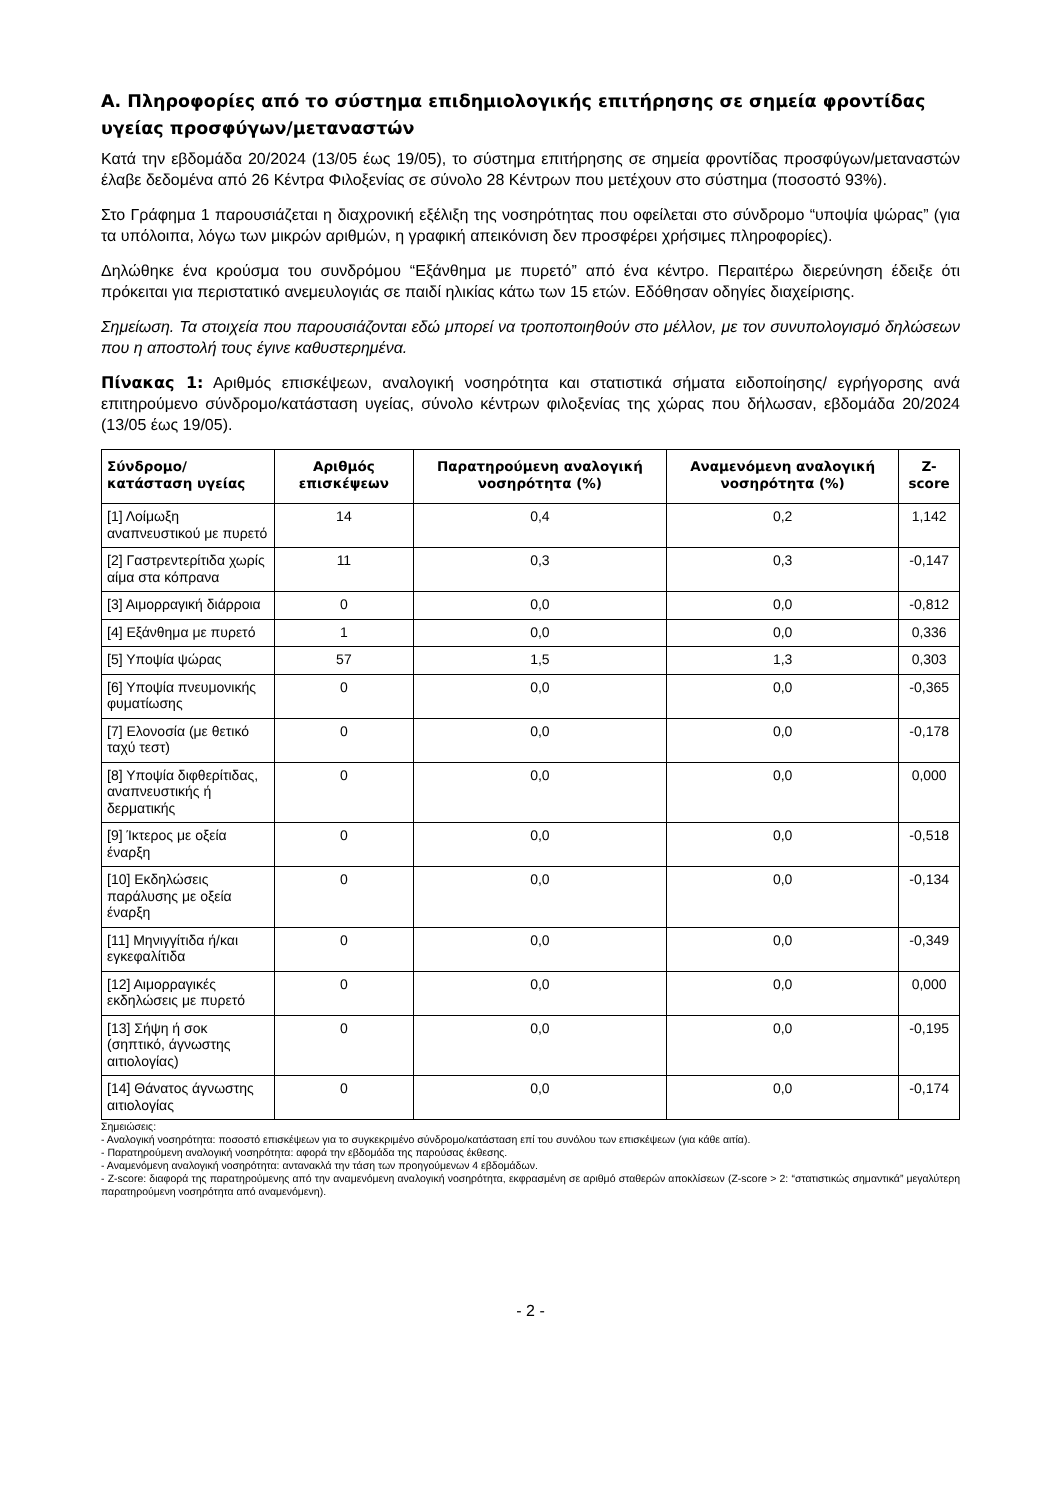Α. Πληροφορίες από το σύστημα επιδημιολογικής επιτήρησης σε σημεία φροντίδας υγείας προσφύγων/μεταναστών
Κατά την εβδομάδα 20/2024 (13/05 έως 19/05), το σύστημα επιτήρησης σε σημεία φροντίδας προσφύγων/μεταναστών έλαβε δεδομένα από 26 Κέντρα Φιλοξενίας σε σύνολο 28 Κέντρων που μετέχουν στο σύστημα (ποσοστό 93%).
Στο Γράφημα 1 παρουσιάζεται η διαχρονική εξέλιξη της νοσηρότητας που οφείλεται στο σύνδρομο “υποψία ψώρας” (για τα υπόλοιπα, λόγω των μικρών αριθμών, η γραφική απεικόνιση δεν προσφέρει χρήσιμες πληροφορίες).
Δηλώθηκε ένα κρούσμα του συνδρόμου “Εξάνθημα με πυρετό” από ένα κέντρο. Περαιτέρω διερεύνηση έδειξε ότι πρόκειται για περιστατικό ανεμευλογιάς σε παιδί ηλικίας κάτω των 15 ετών. Εδόθησαν οδηγίες διαχείρισης.
Σημείωση. Τα στοιχεία που παρουσιάζονται εδώ μπορεί να τροποποιηθούν στο μέλλον, με τον συνυπολογισμό δηλώσεων που η αποστολή τους έγινε καθυστερημένα.
Πίνακας 1: Αριθμός επισκέψεων, αναλογική νοσηρότητα και στατιστικά σήματα ειδοποίησης/ εγρήγορσης ανά επιτηρούμενο σύνδρομο/κατάσταση υγείας, σύνολο κέντρων φιλοξενίας της χώρας που δήλωσαν, εβδομάδα 20/2024 (13/05 έως 19/05).
| Σύνδρομο/ κατάσταση υγείας | Αριθμός επισκέψεων | Παρατηρούμενη αναλογική νοσηρότητα (%) | Αναμενόμενη αναλογική νοσηρότητα (%) | Z-score |
| --- | --- | --- | --- | --- |
| [1] Λοίμωξη αναπνευστικού με πυρετό | 14 | 0,4 | 0,2 | 1,142 |
| [2] Γαστρεντερίτιδα χωρίς αίμα στα κόπρανα | 11 | 0,3 | 0,3 | -0,147 |
| [3] Αιμορραγική διάρροια | 0 | 0,0 | 0,0 | -0,812 |
| [4] Εξάνθημα με πυρετό | 1 | 0,0 | 0,0 | 0,336 |
| [5] Υποψία ψώρας | 57 | 1,5 | 1,3 | 0,303 |
| [6] Υποψία πνευμονικής φυματίωσης | 0 | 0,0 | 0,0 | -0,365 |
| [7] Ελονοσία (με θετικό ταχύ τεστ) | 0 | 0,0 | 0,0 | -0,178 |
| [8] Υποψία διφθερίτιδας, αναπνευστικής ή δερματικής | 0 | 0,0 | 0,0 | 0,000 |
| [9] Ίκτερος με οξεία έναρξη | 0 | 0,0 | 0,0 | -0,518 |
| [10] Εκδηλώσεις παράλυσης με οξεία έναρξη | 0 | 0,0 | 0,0 | -0,134 |
| [11] Μηνιγγίτιδα ή/και εγκεφαλίτιδα | 0 | 0,0 | 0,0 | -0,349 |
| [12] Αιμορραγικές εκδηλώσεις με πυρετό | 0 | 0,0 | 0,0 | 0,000 |
| [13] Σήψη ή σοκ (σηπτικό, άγνωστης αιτιολογίας) | 0 | 0,0 | 0,0 | -0,195 |
| [14] Θάνατος άγνωστης αιτιολογίας | 0 | 0,0 | 0,0 | -0,174 |
Σημειώσεις:
- Αναλογική νοσηρότητα: ποσοστό επισκέψεων για το συγκεκριμένο σύνδρομο/κατάσταση επί του συνόλου των επισκέψεων (για κάθε αιτία).
- Παρατηρούμενη αναλογική νοσηρότητα: αφορά την εβδομάδα της παρούσας έκθεσης.
- Αναμενόμενη αναλογική νοσηρότητα: αντανακλά την τάση των προηγούμενων 4 εβδομάδων.
- Z-score: διαφορά της παρατηρούμενης από την αναμενόμενη αναλογική νοσηρότητα, εκφρασμένη σε αριθμό σταθερών αποκλίσεων (Z-score > 2: “στατιστικώς σημαντικά” μεγαλύτερη παρατηρούμενη νοσηρότητα από αναμενόμενη).
- 2 -